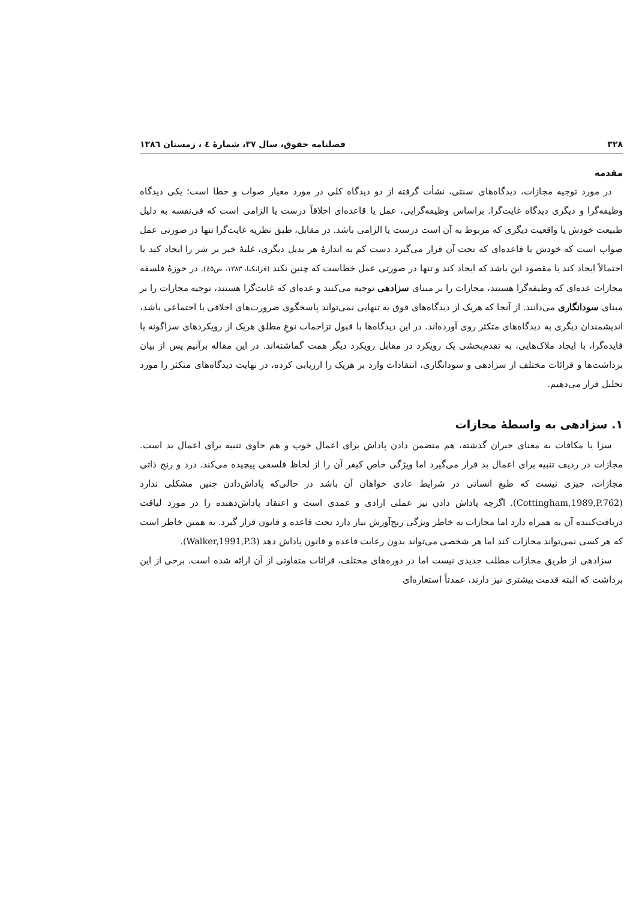۳۲۸ فصلنامه حقوق، سال ۳۷، شمارهٔ ٤ ، زمستان ۱۳۸٦
مقدمه
در مورد توجیه مجازات، دیدگاه‌های سنتی، نشأت گرفته از دو دیدگاه کلی در مورد معیار صواب و خطا است؛ یکی دیدگاه وظیفه‌گرا و دیگری دیدگاه غایت‌گرا. براساس وظیفه‌گرایی، عمل یا قاعده‌ای اخلاقاً درست یا الزامی است که فی‌نفسه به دلیل طبیعت خودش یا واقعیت دیگری که مربوط به آن است درست یا الزامی باشد. در مقابل، طبق نظریه غایت‌گرا تنها در صورتی عمل صواب است که خودش یا قاعده‌ای که تحت آن قرار می‌گیرد دست کم به اندازهٔ هر بدیل دیگری، غلبهٔ خیر بر شر را ایجاد کند یا احتمالاً ایجاد کند یا مقصود این باشد که ایجاد کند و تنها در صورتی عمل خطاست که چنین نکند (فرانکنا، ۱۳۸۳، ص٤٥). در حوزهٔ فلسفه مجازات عده‌ای که وظیفه‌گرا هستند، مجازات را بر مبنای سزادهی توجیه می‌کنند و عده‌ای که غایت‌گرا هستند، توجیه مجازات را بر مبنای سودانگاری می‌دانند. از آنجا که هریک از دیدگاه‌های فوق به تنهایی نمی‌تواند پاسخگوی ضرورت‌های اخلاقی یا اجتماعی باشد، اندیشمندان دیگری به دیدگاه‌های متکثر روی آورده‌اند. در این دیدگاه‌ها با قبول تزاحمات نوعِ مطلق هریک از رویکردهای سزاگونه یا فایده‌گرا، با ایجاد ملاک‌هایی، به تقدم‌بخشی یک رویکرد در مقابل رویکرد دیگر همت گماشته‌اند. در این مقاله برآنیم پس از بیان برداشت‌ها و قرائات مختلف از سزادهی و سودانگاری، انتقادات وارد بر هریک را ارزیابی کرده، در نهایت دیدگاه‌های متکثر را مورد تحلیل قرار می‌دهیم.
۱. سزادهی به واسطهٔ مجازات
سزا یا مکافات به معنای جبران گذشته، هم متضمن دادن پاداش برای اعمال خوب و هم حاوی تنبیه برای اعمال بد است. مجازات در ردیف تنبیه برای اعمال بد قرار می‌گیرد اما ویژگی خاص کیفر آن را از لحاظ فلسفی پیچیده می‌کند. درد و رنج ذاتی مجازات، چیزی نیست که طبع انسانی در شرایط عادی خواهان آن باشد در حالی‌که پاداش‌دادن چنین مشکلی ندارد (Cottingham,1989,P.762). اگرچه پاداش دادن نیز عملی ارادی و عمدی است و اعتقاد پاداش‌دهنده را در مورد لیاقت دریافت‌کننده آن به همراه دارد اما مجازات به خاطر ویژگی رنج‌آورش نیاز دارد تحت قاعده و قانون قرار گیرد. به همین خاطر است که هر کسی نمی‌تواند مجازات کند اما هر شخصی می‌تواند بدون رعایت قاعده و قانون پاداش دهد (Walker,1991,P.3).
سزادهی از طریق مجازات مطلب جدیدی نیست اما در دوره‌های مختلف، قرائات متفاوتی از آن ارائه شده است. برخی از این برداشت که البته قدمت بیشتری نیز دارند، عمدتاً استعاره‌ای